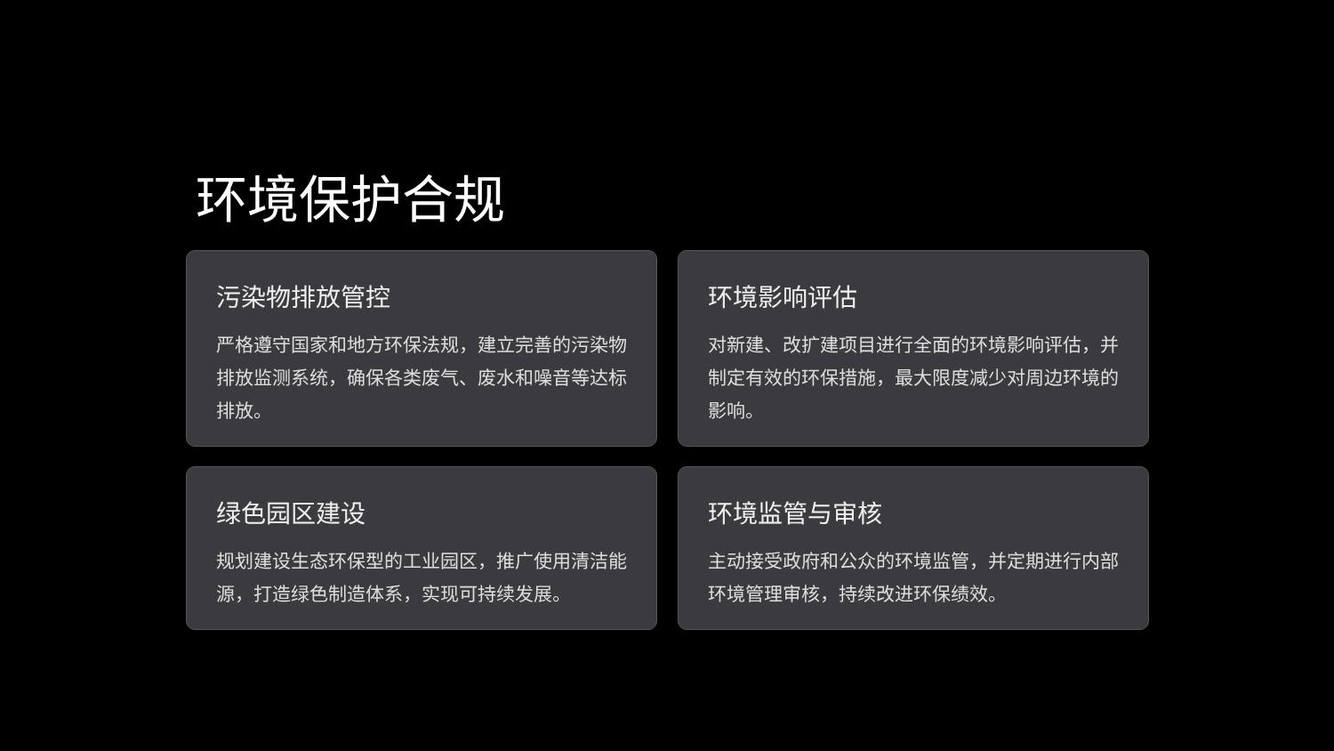环境保护合规
污染物排放管控
严格遵守国家和地方环保法规，建立完善的污染物排放监测系统，确保各类废气、废水和噪音等达标排放。
环境影响评估
对新建、改扩建项目进行全面的环境影响评估，并制定有效的环保措施，最大限度减少对周边环境的影响。
绿色园区建设
规划建设生态环保型的工业园区，推广使用清洁能源，打造绿色制造体系，实现可持续发展。
环境监管与审核
主动接受政府和公众的环境监管，并定期进行内部环境管理审核，持续改进环保绩效。